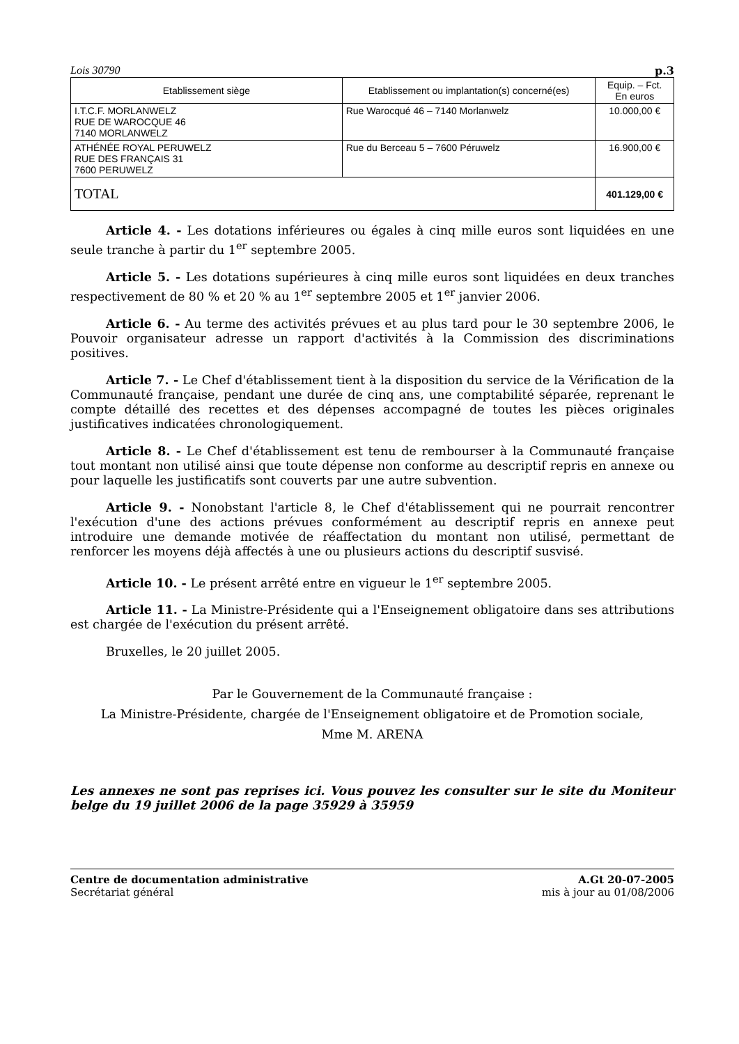Lois 30790 p.3
| Etablissement siège | Etablissement ou implantation(s) concerné(es) | Equip. – Fct. En euros |
| --- | --- | --- |
| I.T.C.F. MORLANWELZ RUE DE WAROCQUE 46 7140 MORLANWELZ | Rue Warocqué 46 – 7140 Morlanwelz | 10.000,00 € |
| ATHÉNÉE ROYAL PERUWELZ RUE DES FRANÇAIS 31 7600 PERUWELZ | Rue du Berceau 5 – 7600 Péruwelz | 16.900,00 € |
| TOTAL | | 401.129,00 € |
Article 4. - Les dotations inférieures ou égales à cinq mille euros sont liquidées en une seule tranche à partir du 1<sup>er</sup> septembre 2005.
Article 5. - Les dotations supérieures à cinq mille euros sont liquidées en deux tranches respectivement de 80 % et 20 % au 1<sup>er</sup> septembre 2005 et 1<sup>er</sup> janvier 2006.
Article 6. - Au terme des activités prévues et au plus tard pour le 30 septembre 2006, le Pouvoir organisateur adresse un rapport d'activités à la Commission des discriminations positives.
Article 7. - Le Chef d'établissement tient à la disposition du service de la Vérification de la Communauté française, pendant une durée de cinq ans, une comptabilité séparée, reprenant le compte détaillé des recettes et des dépenses accompagné de toutes les pièces originales justificatives indicatées chronologiquement.
Article 8. - Le Chef d'établissement est tenu de rembourser à la Communauté française tout montant non utilisé ainsi que toute dépense non conforme au descriptif repris en annexe ou pour laquelle les justificatifs sont couverts par une autre subvention.
Article 9. - Nonobstant l'article 8, le Chef d'établissement qui ne pourrait rencontrer l'exécution d'une des actions prévues conformément au descriptif repris en annexe peut introduire une demande motivée de réaffectation du montant non utilisé, permettant de renforcer les moyens déjà affectés à une ou plusieurs actions du descriptif susvisé.
Article 10. - Le présent arrêté entre en vigueur le 1<sup>er</sup> septembre 2005.
Article 11. - La Ministre-Présidente qui a l'Enseignement obligatoire dans ses attributions est chargée de l'exécution du présent arrêté.
Bruxelles, le 20 juillet 2005.
Par le Gouvernement de la Communauté française :
La Ministre-Présidente, chargée de l'Enseignement obligatoire et de Promotion sociale,
Mme M. ARENA
Les annexes ne sont pas reprises ici. Vous pouvez les consulter sur le site du Moniteur belge du 19 juillet 2006 de la page 35929 à 35959
Centre de documentation administrative
Secrétariat général
A.Gt 20-07-2005
mis à jour au 01/08/2006